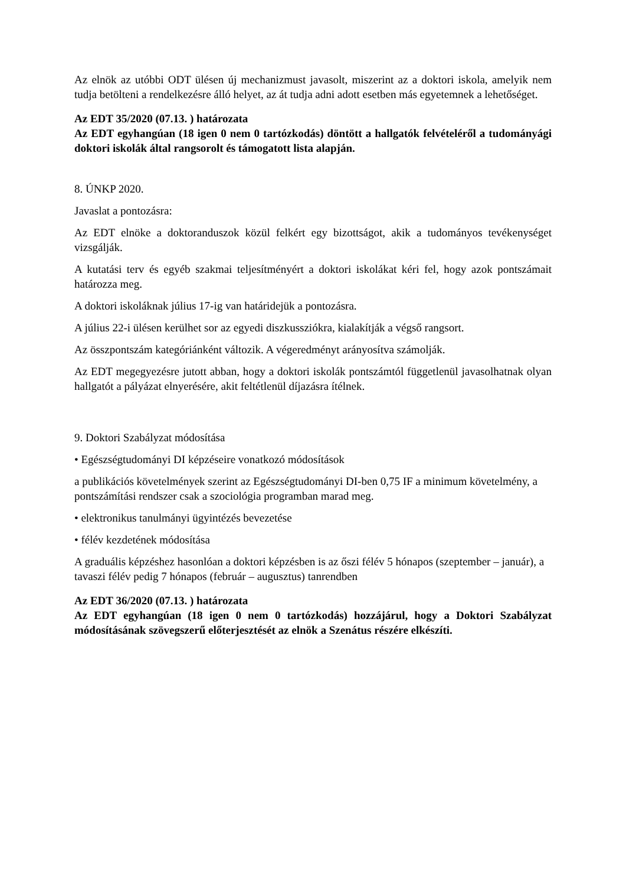Az elnök az utóbbi ODT ülésen új mechanizmust javasolt, miszerint az a doktori iskola, amelyik nem tudja betölteni a rendelkezésre álló helyet, az át tudja adni adott esetben más egyetemnek a lehetőséget.
Az EDT 35/2020 (07.13. ) határozata
Az EDT egyhangúan (18 igen 0 nem 0 tartózkodás) döntött a hallgatók felvételéről a tudományági doktori iskolák által rangsorolt és támogatott lista alapján.
8. ÚNKP 2020.
Javaslat a pontozásra:
Az EDT elnöke a doktoranduszok közül felkért egy bizottságot, akik a tudományos tevékenységet vizsgálják.
A kutatási terv és egyéb szakmai teljesítményért a doktori iskolákat kéri fel, hogy azok pontszámait határozza meg.
A doktori iskoláknak július 17-ig van határidejük a pontozásra.
A július 22-i ülésen kerülhet sor az egyedi diszkussziókra, kialakítják a végső rangsort.
Az összpontszám kategóriánként változik. A végeredményt arányosítva számolják.
Az EDT megegyezésre jutott abban, hogy a doktori iskolák pontszámtól függetlenül javasolhatnak olyan hallgatót a pályázat elnyerésére, akit feltétlenül díjazásra ítélnek.
9. Doktori Szabályzat módosítása
• Egészségtudományi DI képzéseire vonatkozó módosítások
a publikációs követelmények szerint az Egészségtudományi DI-ben 0,75 IF a minimum követelmény, a pontszámítási rendszer csak a szociológia programban marad meg.
• elektronikus tanulmányi ügyintézés bevezetése
• félév kezdetének módosítása
A graduális képzéshez hasonlóan a doktori képzésben is az őszi félév 5 hónapos (szeptember – január), a tavaszi félév pedig 7 hónapos (február – augusztus) tanrendben
Az EDT 36/2020 (07.13. ) határozata
Az EDT egyhangúan (18 igen 0 nem 0 tartózkodás) hozzájárul, hogy a Doktori Szabályzat módosításának szövegszerű előterjesztését az elnök a Szenátus részére elkészíti.